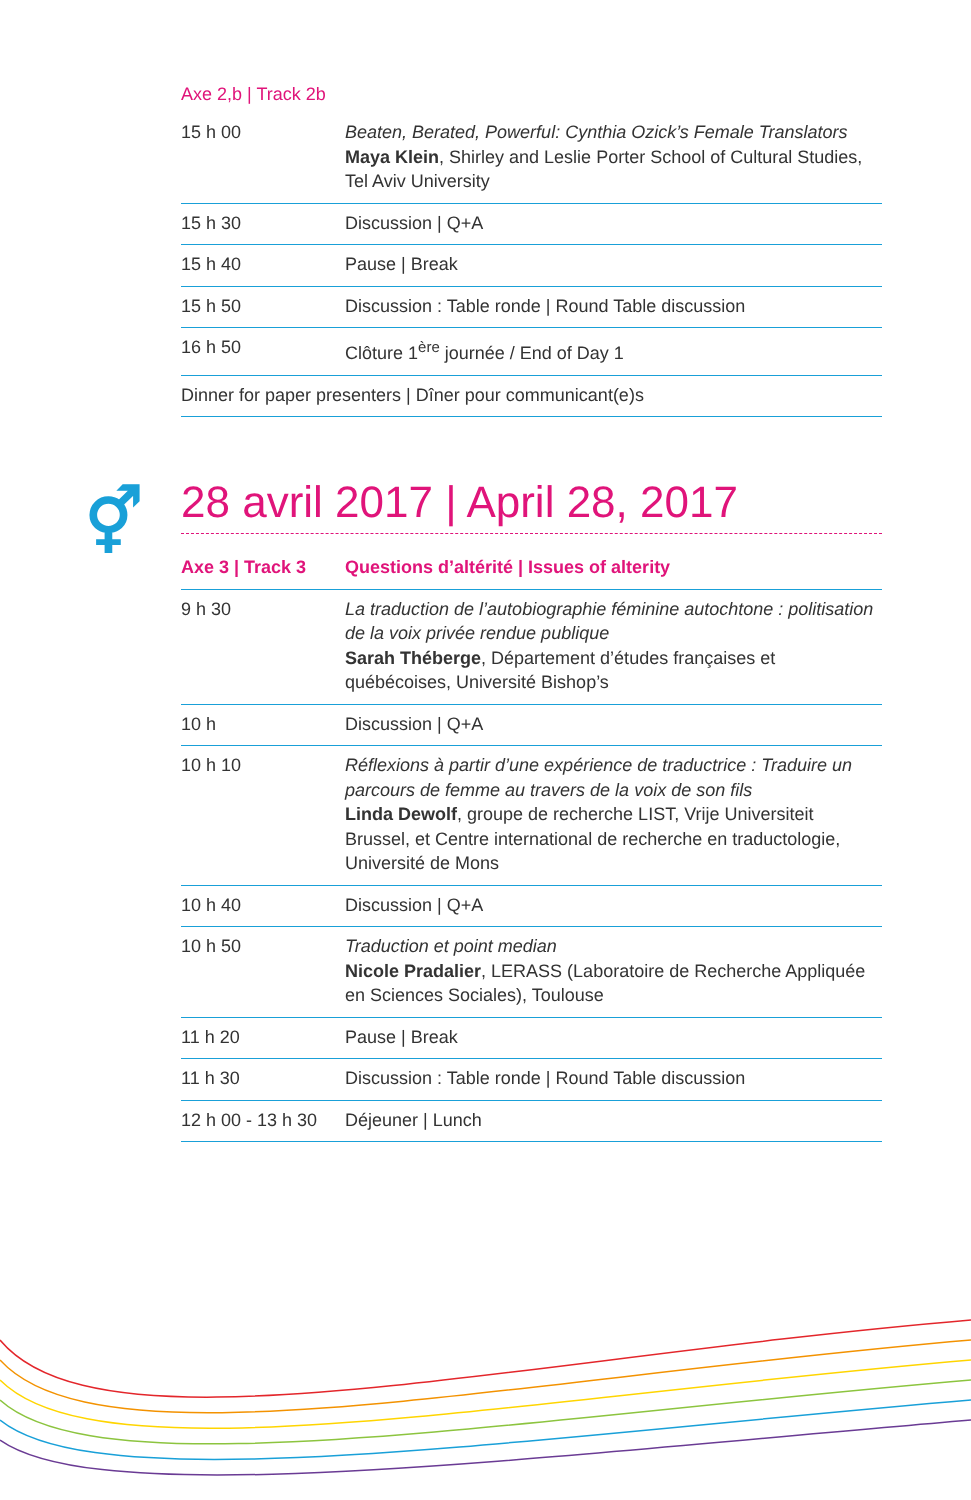Axe 2,b | Track 2b
| 15 h 00 | Beaten, Berated, Powerful: Cynthia Ozick’s Female Translators Maya Klein , Shirley and Leslie Porter School of Cultural Studies, Tel Aviv University |
| 15 h 30 | Discussion / Q+A |
| 15 h 40 | Pause / Break |
| 15 h 50 | Discussion : Table ronde / Round Table discussion |
| 16 h 50 | Clôture 1<sup>ère</sup> journée / End of Day 1 |
| Dinner for paper presenters / Dîner pour communicant(e)s | |
⚥
28 avril 2017 | April 28, 2017
| Axe 3 / Track 3 | Questions d’altérité / Issues of alterity |
| --- | --- |
| 9 h 30 | La traduction de l’autobiographie féminine autochtone : politisation de la voix privée rendue publique Sarah Théberge , Département d’études françaises et québécoises, Université Bishop’s |
| 10 h | Discussion / Q+A |
| 10 h 10 | Réflexions à partir d’une expérience de traductrice : Traduire un parcours de femme au travers de la voix de son fils Linda Dewolf , groupe de recherche LIST, Vrije Universiteit Brussel, et Centre international de recherche en traductologie, Université de Mons |
| 10 h 40 | Discussion / Q+A |
| 10 h 50 | Traduction et point median Nicole Pradalier , LERASS (Laboratoire de Recherche Appliquée en Sciences Sociales), Toulouse |
| 11 h 20 | Pause / Break |
| 11 h 30 | Discussion : Table ronde / Round Table discussion |
| 12 h 00 - 13 h 30 | Déjeuner / Lunch |